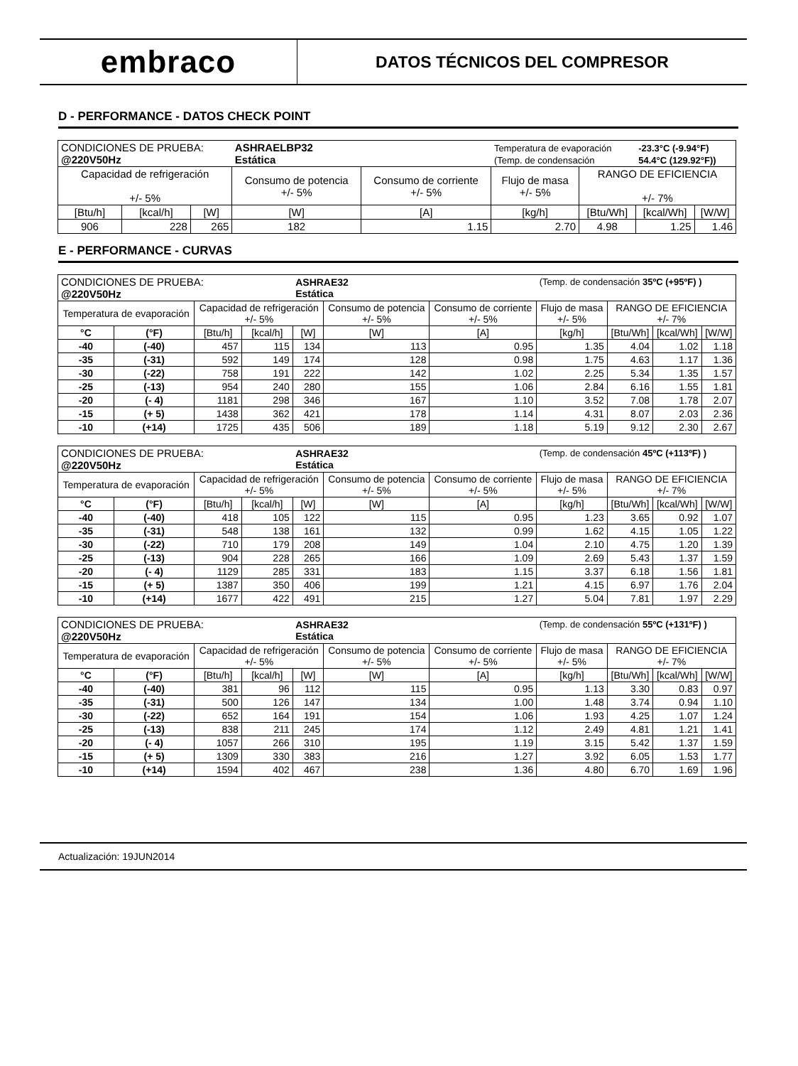embraco
DATOS TÉCNICOS DEL COMPRESOR
D - PERFORMANCE - DATOS CHECK POINT
| CONDICIONES DE PRUEBA: @220V50Hz | | | ASHRAELBP32 Estática | | Temperatura de evaporación (Temp. de condensación | | -23.3°C (-9.94°F) 54.4°C (129.92°F)) | |
| Capacidad de refrigeración +/- 5% | | | Consumo de potencia +/- 5% | Consumo de corriente +/- 5% | Flujo de masa +/- 5% | RANGO DE EFICIENCIA +/- 7% | | |
| [Btu/h] | [kcal/h] | [W] | [W] | [A] | [kg/h] | [Btu/Wh] | [kcal/Wh] | [W/W] |
| 906 | 228 | 265 | 182 | 1.15 | 2.70 | 4.98 | 1.25 | 1.46 |
E - PERFORMANCE - CURVAS
| CONDICIONES DE PRUEBA: @220V50Hz | | | | ASHRAE32 Estática | | | (Temp. de condensación 35ºC (+95ºF) ) | | | |
| Temperatura de evaporación | | Capacidad de refrigeración +/- 5% | | | Consumo de potencia +/- 5% | Consumo de corriente +/- 5% | Flujo de masa +/- 5% | RANGO DE EFICIENCIA +/- 7% | | |
| °C | (°F) | [Btu/h] | [kcal/h] | [W] | [W] | [A] | [kg/h] | [Btu/Wh] | [kcal/Wh] | [W/W] |
| -40 | (-40) | 457 | 115 | 134 | 113 | 0.95 | 1.35 | 4.04 | 1.02 | 1.18 |
| -35 | (-31) | 592 | 149 | 174 | 128 | 0.98 | 1.75 | 4.63 | 1.17 | 1.36 |
| -30 | (-22) | 758 | 191 | 222 | 142 | 1.02 | 2.25 | 5.34 | 1.35 | 1.57 |
| -25 | (-13) | 954 | 240 | 280 | 155 | 1.06 | 2.84 | 6.16 | 1.55 | 1.81 |
| -20 | (- 4) | 1181 | 298 | 346 | 167 | 1.10 | 3.52 | 7.08 | 1.78 | 2.07 |
| -15 | (+ 5) | 1438 | 362 | 421 | 178 | 1.14 | 4.31 | 8.07 | 2.03 | 2.36 |
| -10 | (+14) | 1725 | 435 | 506 | 189 | 1.18 | 5.19 | 9.12 | 2.30 | 2.67 |
| CONDICIONES DE PRUEBA: @220V50Hz | | | | ASHRAE32 Estática | | | (Temp. de condensación 45ºC (+113ºF) ) | | | |
| Temperatura de evaporación | | Capacidad de refrigeración +/- 5% | | | Consumo de potencia +/- 5% | Consumo de corriente +/- 5% | Flujo de masa +/- 5% | RANGO DE EFICIENCIA +/- 7% | | |
| °C | (°F) | [Btu/h] | [kcal/h] | [W] | [W] | [A] | [kg/h] | [Btu/Wh] | [kcal/Wh] | [W/W] |
| -40 | (-40) | 418 | 105 | 122 | 115 | 0.95 | 1.23 | 3.65 | 0.92 | 1.07 |
| -35 | (-31) | 548 | 138 | 161 | 132 | 0.99 | 1.62 | 4.15 | 1.05 | 1.22 |
| -30 | (-22) | 710 | 179 | 208 | 149 | 1.04 | 2.10 | 4.75 | 1.20 | 1.39 |
| -25 | (-13) | 904 | 228 | 265 | 166 | 1.09 | 2.69 | 5.43 | 1.37 | 1.59 |
| -20 | (- 4) | 1129 | 285 | 331 | 183 | 1.15 | 3.37 | 6.18 | 1.56 | 1.81 |
| -15 | (+ 5) | 1387 | 350 | 406 | 199 | 1.21 | 4.15 | 6.97 | 1.76 | 2.04 |
| -10 | (+14) | 1677 | 422 | 491 | 215 | 1.27 | 5.04 | 7.81 | 1.97 | 2.29 |
| CONDICIONES DE PRUEBA: @220V50Hz | | | | ASHRAE32 Estática | | | (Temp. de condensación 55ºC (+131ºF) ) | | | |
| Temperatura de evaporación | | Capacidad de refrigeración +/- 5% | | | Consumo de potencia +/- 5% | Consumo de corriente +/- 5% | Flujo de masa +/- 5% | RANGO DE EFICIENCIA +/- 7% | | |
| °C | (°F) | [Btu/h] | [kcal/h] | [W] | [W] | [A] | [kg/h] | [Btu/Wh] | [kcal/Wh] | [W/W] |
| -40 | (-40) | 381 | 96 | 112 | 115 | 0.95 | 1.13 | 3.30 | 0.83 | 0.97 |
| -35 | (-31) | 500 | 126 | 147 | 134 | 1.00 | 1.48 | 3.74 | 0.94 | 1.10 |
| -30 | (-22) | 652 | 164 | 191 | 154 | 1.06 | 1.93 | 4.25 | 1.07 | 1.24 |
| -25 | (-13) | 838 | 211 | 245 | 174 | 1.12 | 2.49 | 4.81 | 1.21 | 1.41 |
| -20 | (- 4) | 1057 | 266 | 310 | 195 | 1.19 | 3.15 | 5.42 | 1.37 | 1.59 |
| -15 | (+ 5) | 1309 | 330 | 383 | 216 | 1.27 | 3.92 | 6.05 | 1.53 | 1.77 |
| -10 | (+14) | 1594 | 402 | 467 | 238 | 1.36 | 4.80 | 6.70 | 1.69 | 1.96 |
Actualización: 19JUN2014